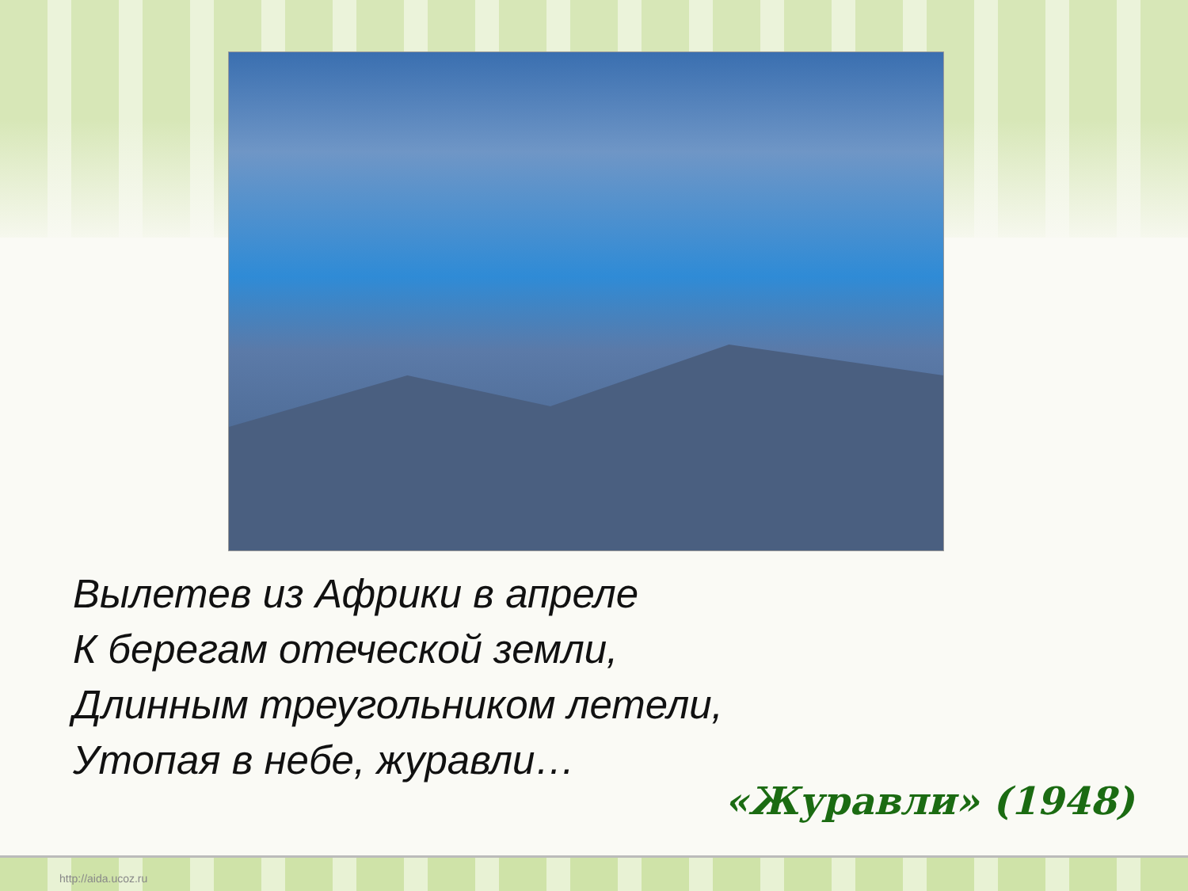Вылетев из Африки в апреле
К берегам отеческой земли,
Длинным треугольником летели,
Утопая в небе, журавли…
«Журавли» (1948)
http://aida.ucoz.ru